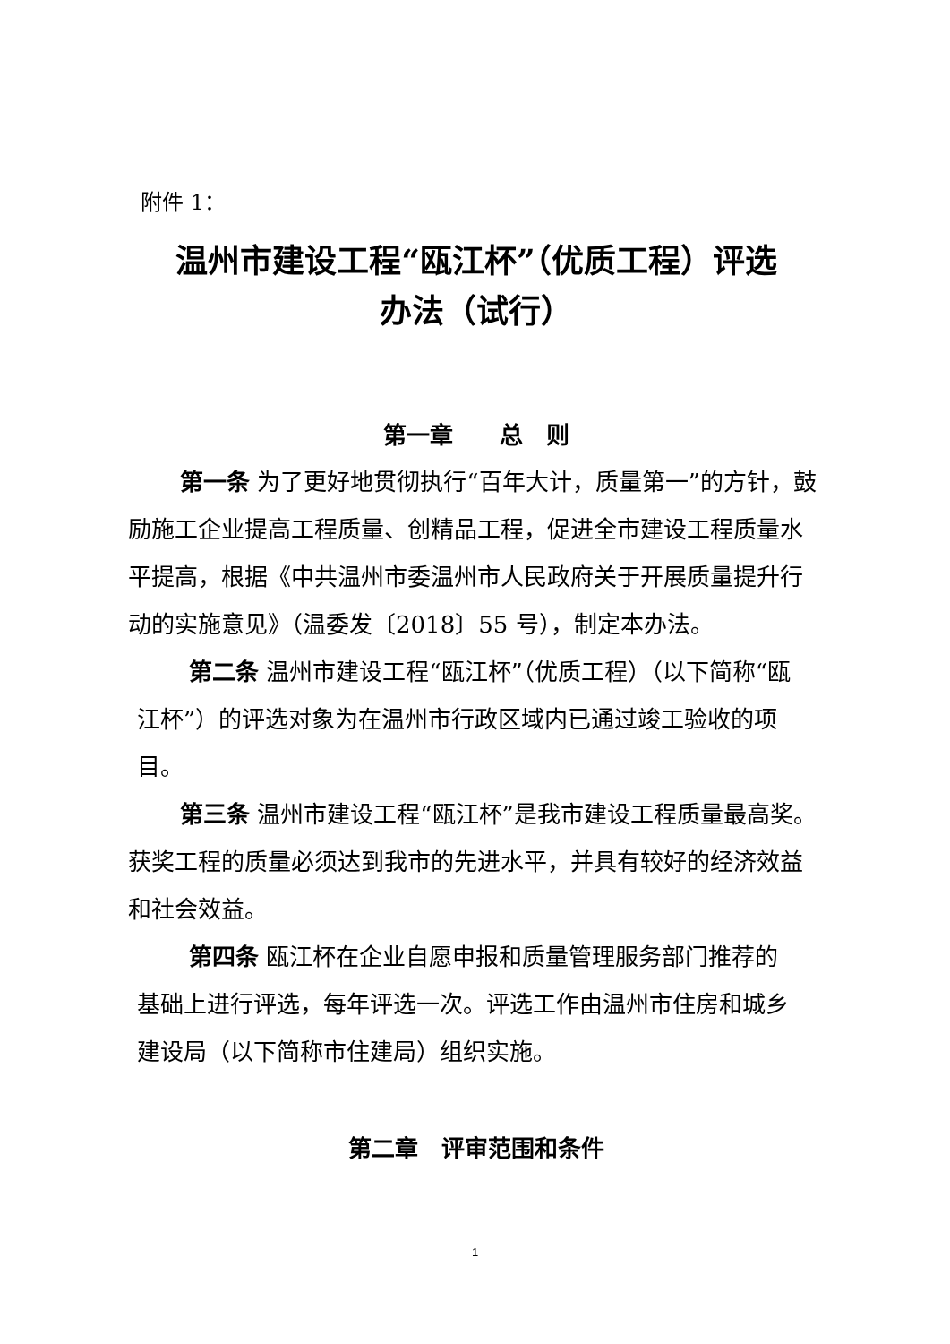附件 1：
温州市建设工程“瓯江杯”（优质工程）评选
办法（试行）
第一章　　总　则
第一条 为了更好地贯彻执行“百年大计，质量第一”的方针，鼓励施工企业提高工程质量、创精品工程，促进全市建设工程质量水平提高，根据《中共温州市委温州市人民政府关于开展质量提升行动的实施意见》（温委发〔2018〕55 号），制定本办法。
第二条 温州市建设工程“瓯江杯”（优质工程）（以下简称“瓯江杯”）的评选对象为在温州市行政区域内已通过竣工验收的项目。
第三条 温州市建设工程“瓯江杯”是我市建设工程质量最高奖。获奖工程的质量必须达到我市的先进水平，并具有较好的经济效益和社会效益。
第四条 瓯江杯在企业自愿申报和质量管理服务部门推荐的基础上进行评选，每年评选一次。评选工作由温州市住房和城乡建设局（以下简称市住建局）组织实施。
第二章　评审范围和条件
1